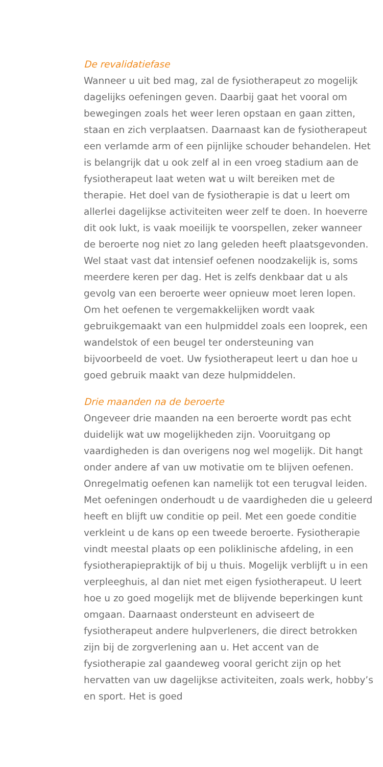De revalidatiefase
Wanneer u uit bed mag, zal de fysiotherapeut zo mogelijk dagelijks oefeningen geven. Daarbij gaat het vooral om bewegingen zoals het weer leren opstaan en gaan zitten, staan en zich verplaatsen. Daarnaast kan de fysiotherapeut een verlamde arm of een pijnlijke schouder behandelen. Het is belangrijk dat u ook zelf al in een vroeg stadium aan de fysiotherapeut laat weten wat u wilt bereiken met de therapie. Het doel van de fysiotherapie is dat u leert om allerlei dagelijkse activiteiten weer zelf te doen. In hoeverre dit ook lukt, is vaak moeilijk te voorspellen, zeker wanneer de beroerte nog niet zo lang geleden heeft plaatsgevonden. Wel staat vast dat intensief oefenen noodzakelijk is, soms meerdere keren per dag. Het is zelfs denkbaar dat u als gevolg van een beroerte weer opnieuw moet leren lopen. Om het oefenen te vergemakkelijken wordt vaak gebruikgemaakt van een hulpmiddel zoals een looprek, een wandelstok of een beugel ter ondersteuning van bijvoorbeeld de voet. Uw fysiotherapeut leert u dan hoe u goed gebruik maakt van deze hulpmiddelen.
Drie maanden na de beroerte
Ongeveer drie maanden na een beroerte wordt pas echt duidelijk wat uw mogelijkheden zijn. Vooruitgang op vaardigheden is dan overigens nog wel mogelijk. Dit hangt onder andere af van uw motivatie om te blijven oefenen. Onregelmatig oefenen kan namelijk tot een terugval leiden. Met oefeningen onderhoudt u de vaardigheden die u geleerd heeft en blijft uw conditie op peil. Met een goede conditie verkleint u de kans op een tweede beroerte. Fysiotherapie vindt meestal plaats op een poliklinische afdeling, in een fysiotherapiepraktijk of bij u thuis. Mogelijk verblijft u in een verpleeghuis, al dan niet met eigen fysiotherapeut. U leert hoe u zo goed mogelijk met de blijvende beperkingen kunt omgaan. Daarnaast ondersteunt en adviseert de fysiotherapeut andere hulpverleners, die direct betrokken zijn bij de zorgverlening aan u. Het accent van de fysiotherapie zal gaandeweg vooral gericht zijn op het hervatten van uw dagelijkse activiteiten, zoals werk, hobby’s en sport. Het is goed